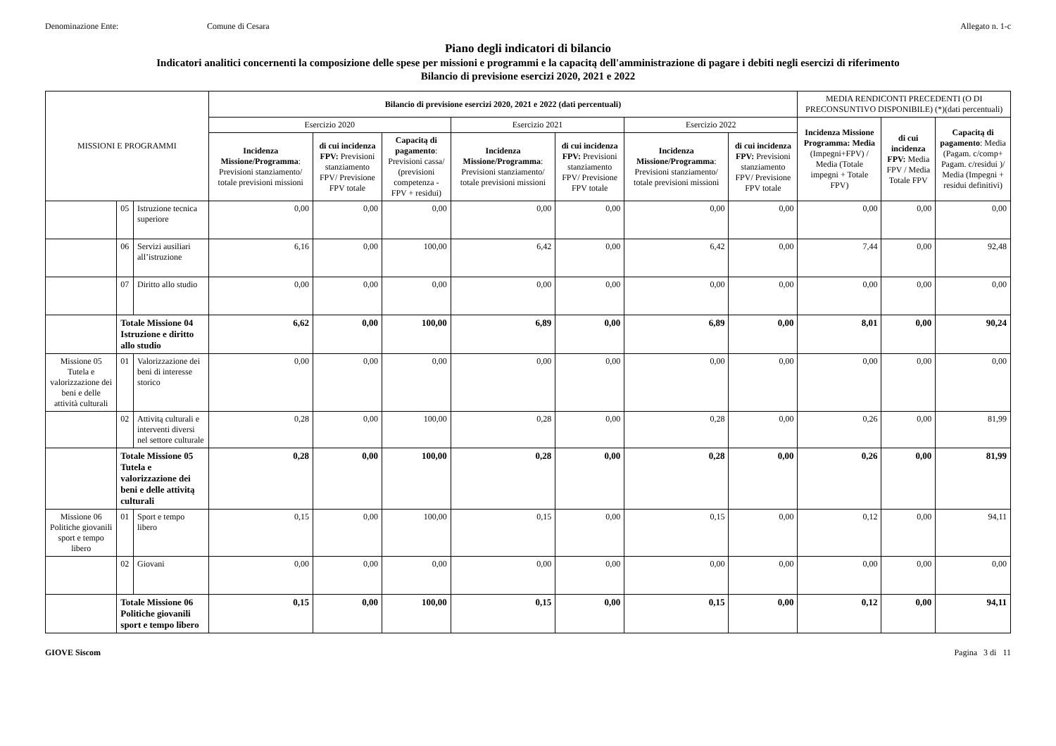Denominazione Ente: Comune di Cesara
Allegato n. 1-c
Piano degli indicatori di bilancio
Indicatori analitici concernenti la composizione delle spese per missioni e programmi e la capacitą dell'amministrazione di pagare i debiti negli esercizi di riferimento
Bilancio di previsione esercizi 2020, 2021 e 2022
| MISSIONI E PROGRAMMI | | | Bilancio di previsione esercizi 2020, 2021 e 2022 (dati percentuali) | | | | | | | MEDIA RENDICONTI PRECEDENTI (O DI PRECONSUNTIVO DISPONIBILE) (*)(dati percentuali) | | |
| --- | --- | --- | --- | --- | --- | --- | --- | --- | --- | --- | --- | --- |
| | | | Esercizio 2020 | | | Esercizio 2021 | | Esercizio 2022 | | Incidenza Missione Programma: Media (Impegni+FPV) / Media (Totale impegni + Totale FPV) | di cui incidenza FPV: Media FPV / Media Totale FPV | Capacitą di pagamento : Media (Pagam. c/comp+ Pagam. c/residui )/ Media (Impegni + residui definitivi) |
| | | | Incidenza Missione/Programma : Previsioni stanziamento/ totale previsioni missioni | di cui incidenza FPV: Previsioni stanziamento FPV/ Previsione FPV totale | Capacitą di pagamento : Previsioni cassa/ (previsioni competenza - FPV + residui) | Incidenza Missione/Programma : Previsioni stanziamento/ totale previsioni missioni | di cui incidenza FPV: Previsioni stanziamento FPV/ Previsione FPV totale | Incidenza Missione/Programma : Previsioni stanziamento/ totale previsioni missioni | di cui incidenza FPV: Previsioni stanziamento FPV/ Previsione FPV totale | | | |
| | 05 | Istruzione tecnica superiore | 0,00 | 0,00 | 0,00 | 0,00 | 0,00 | 0,00 | 0,00 | 0,00 | 0,00 | 0,00 |
| | 06 | Servizi ausiliari all’istruzione | 6,16 | 0,00 | 100,00 | 6,42 | 0,00 | 6,42 | 0,00 | 7,44 | 0,00 | 92,48 |
| | 07 | Diritto allo studio | 0,00 | 0,00 | 0,00 | 0,00 | 0,00 | 0,00 | 0,00 | 0,00 | 0,00 | 0,00 |
| | Totale Missione 04 Istruzione e diritto allo studio | | 6,62 | 0,00 | 100,00 | 6,89 | 0,00 | 6,89 | 0,00 | 8,01 | 0,00 | 90,24 |
| Missione 05 Tutela e valorizzazione dei beni e delle attività culturali | 01 | Valorizzazione dei beni di interesse storico | 0,00 | 0,00 | 0,00 | 0,00 | 0,00 | 0,00 | 0,00 | 0,00 | 0,00 | 0,00 |
| | 02 | Attivitą culturali e interventi diversi nel settore culturale | 0,28 | 0,00 | 100,00 | 0,28 | 0,00 | 0,28 | 0,00 | 0,26 | 0,00 | 81,99 |
| | Totale Missione 05 Tutela e valorizzazione dei beni e delle attivitą culturali | | 0,28 | 0,00 | 100,00 | 0,28 | 0,00 | 0,28 | 0,00 | 0,26 | 0,00 | 81,99 |
| Missione 06 Politiche giovanili sport e tempo libero | 01 | Sport e tempo libero | 0,15 | 0,00 | 100,00 | 0,15 | 0,00 | 0,15 | 0,00 | 0,12 | 0,00 | 94,11 |
| | 02 | Giovani | 0,00 | 0,00 | 0,00 | 0,00 | 0,00 | 0,00 | 0,00 | 0,00 | 0,00 | 0,00 |
| | Totale Missione 06 Politiche giovanili sport e tempo libero | | 0,15 | 0,00 | 100,00 | 0,15 | 0,00 | 0,15 | 0,00 | 0,12 | 0,00 | 94,11 |
GIOVE Siscom Pagina 3 di 11